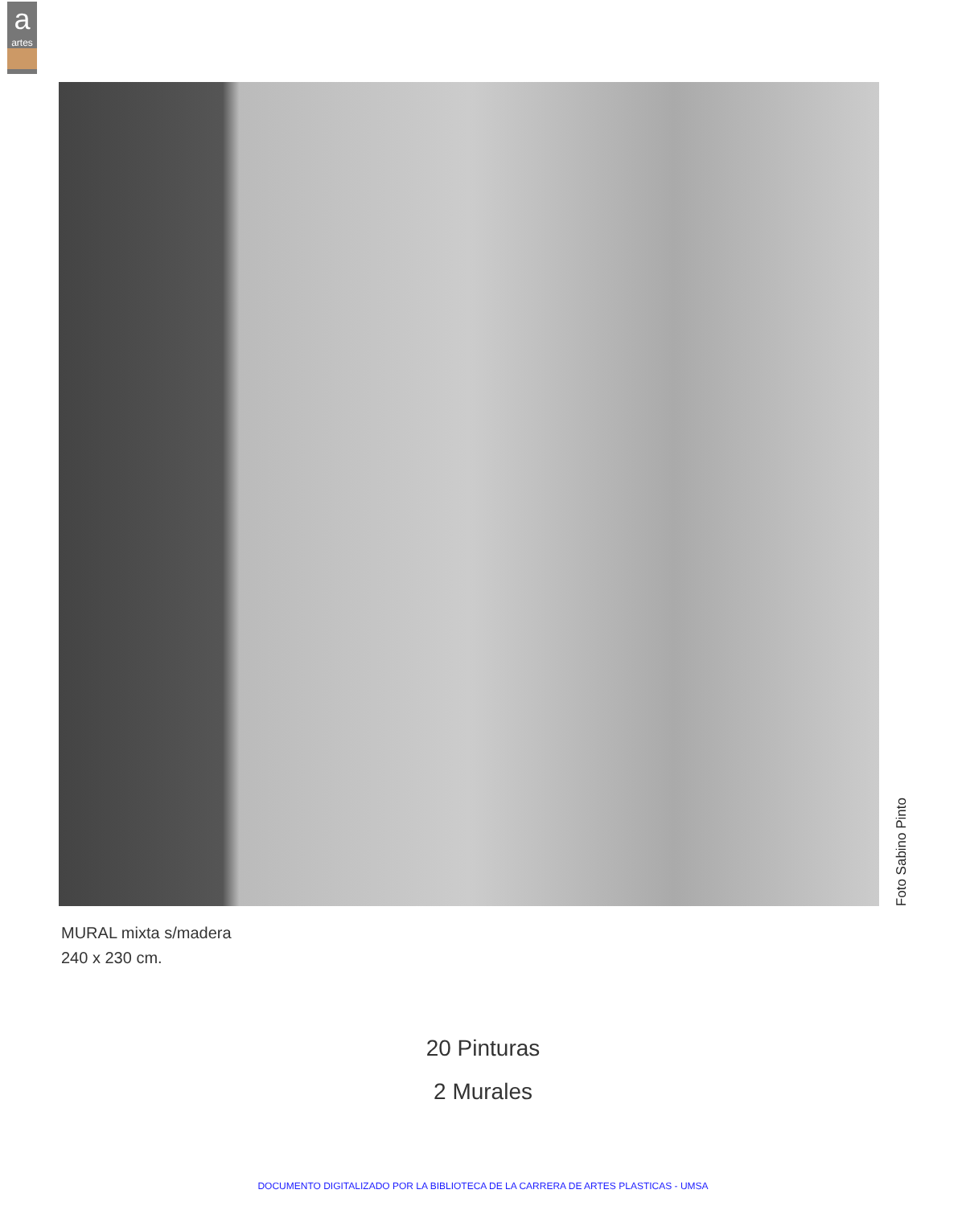a
artes
Foto Sabino Pinto
MURAL mixta s/madera
240 x 230 cm.
20 Pinturas
2 Murales
DOCUMENTO DIGITALIZADO POR LA BIBLIOTECA DE LA CARRERA DE ARTES PLASTICAS - UMSA